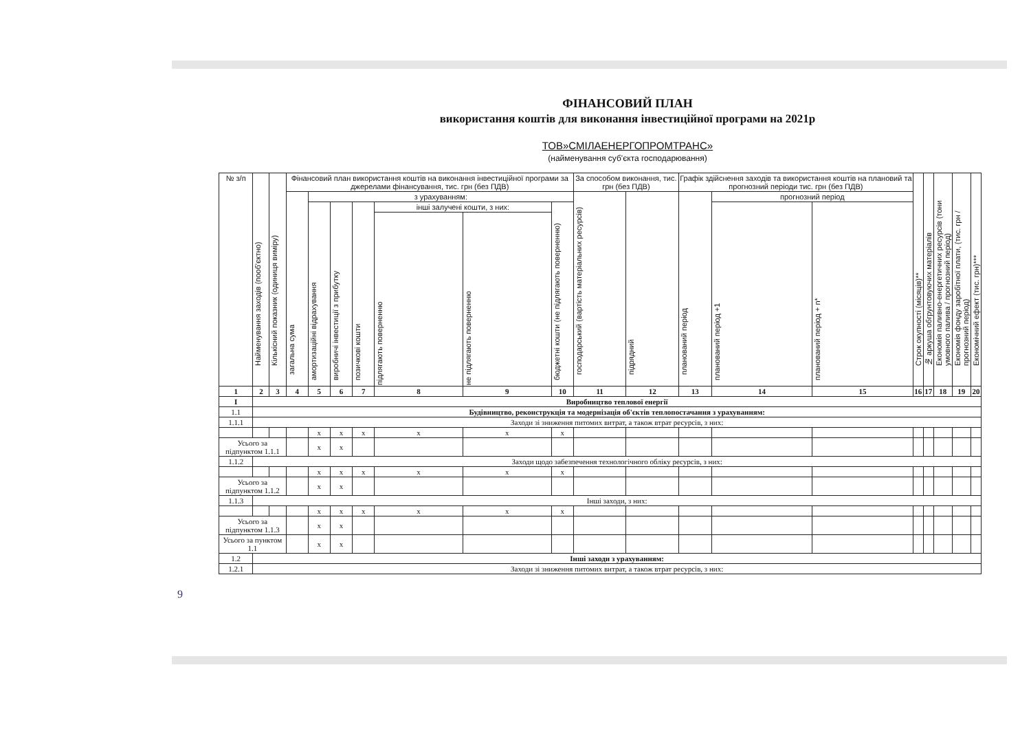ФІНАНСОВИЙ ПЛАН
використання коштів для виконання інвестиційної програми на 2021р
ТОВ»СМІЛАЕНЕРГОПРОМТРАНС»
(найменування суб'єкта господарювання)
| № з/п | Найменування заходів (пооб'єктно) | Кількісний показник (одиниця виміру) | Фінансовий план використання коштів на виконання інвестиційної програми за джерелами фінансування, тис. грн (без ПДВ) | | | | | | | За способом виконання, тис. грн (без ПДВ) | | Графік здійснення заходів та використання коштів на плановий та прогнозний періоди тис. грн (без ПДВ) | | | Строк окупності (місяців)** | № аркуша обгрунтовуючих матеріалів | Економія паливно-енергетичних ресурсів (тони умовного палива / прогнозний період) | Економія фонду заробітної плати, (тис. грн / прогнозний період) | Економічний ефект (тис. грн)*** |
| --- | --- | --- | --- | --- | --- | --- | --- | --- | --- | --- | --- | --- | --- | --- | --- | --- | --- | --- | --- |
| | | | загальна сума | з урахуванням: | | | | | | господарський (вартість матеріальних ресурсів) | підрядний | планований період | прогнозний період | | | | | | |
| | | | | амортизаційні відрахування | виробничі інвестиції з прибутку | позичкові кошти | інші залучені кошти, з них: | | бюджетні кошти (не підлягають поверненню) | | | | планований період +1 | планований період + n* | | | | | |
| | | | | | | | підлягають поверненню | не підлягають поверненню | | | | | | | | | | | |
| 1 | 2 | 3 | 4 | 5 | 6 | 7 | 8 | 9 | 10 | 11 | 12 | 13 | 14 | 15 | 16 | 17 | 18 | 19 | 20 |
| I | Виробництво теплової енергії | | | | | | | | | | | | | | | | | | |
| 1.1 | Будівництво, реконструкція та модернізація об'єктів теплопостачання з урахуванням: | | | | | | | | | | | | | | | | | | |
| 1.1.1 | Заходи зі зниження питомих витрат, а також втрат ресурсів, з них: | | | | | | | | | | | | | | | | | | |
| | | | | х | х | х | х | х | х | | | | | | | | | | |
| Усього за підпунктом 1.1.1 | | | | х | х | | | | | | | | | | | | | | |
| 1.1.2 | Заходи щодо забезпечення технологічного обліку ресурсів, з них: | | | | | | | | | | | | | | | | | | |
| | | | | х | х | х | х | х | х | | | | | | | | | | |
| Усього за підпунктом 1.1.2 | | | | х | х | | | | | | | | | | | | | | |
| 1.1.3 | Інші заходи, з них: | | | | | | | | | | | | | | | | | | |
| | | | | х | х | х | х | х | х | | | | | | | | | | |
| Усього за підпунктом 1.1.3 | | | | х | х | | | | | | | | | | | | | | |
| Усього за пунктом 1.1 | | | | х | х | | | | | | | | | | | | | | |
| 1.2 | Інші заходи з урахуванням: | | | | | | | | | | | | | | | | | | |
| 1.2.1 | Заходи зі зниження питомих витрат, а також втрат ресурсів, з них: | | | | | | | | | | | | | | | | | | |
9